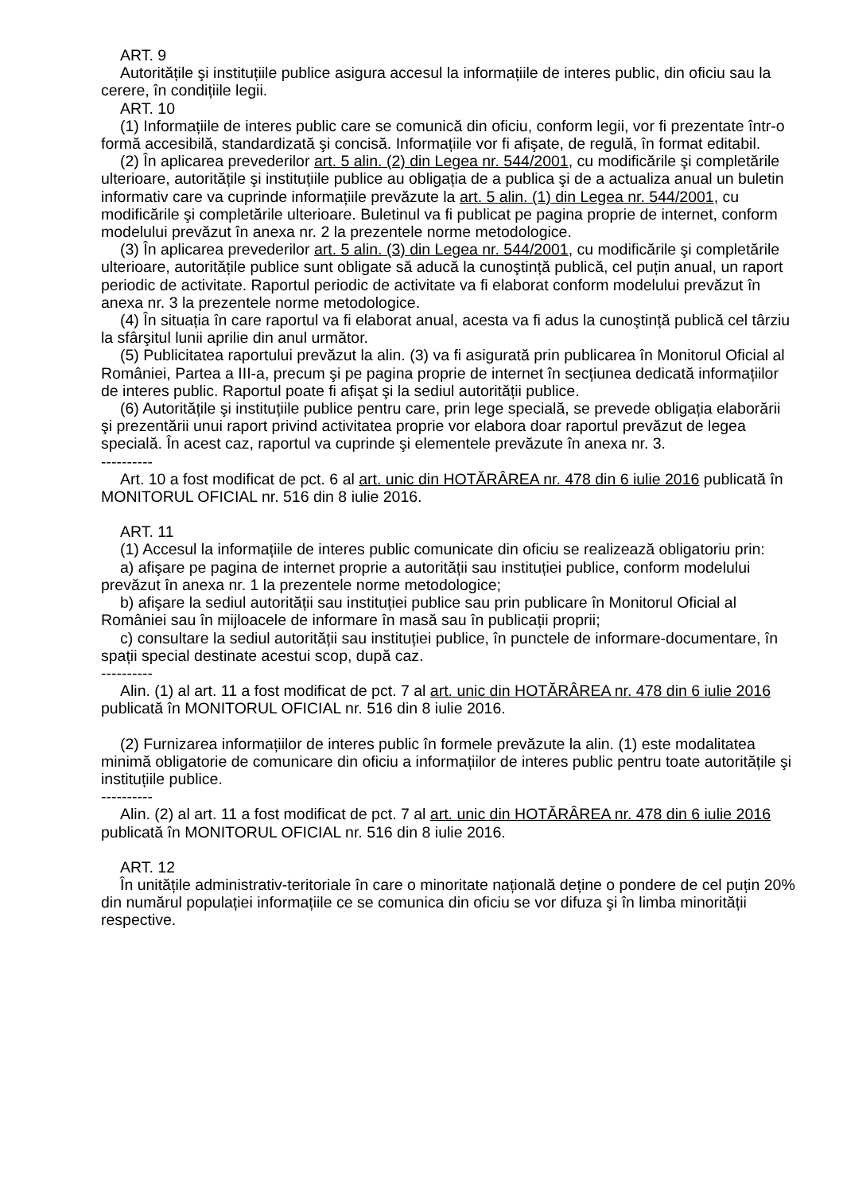ART. 9
Autoritățile şi instituțiile publice asigura accesul la informațiile de interes public, din oficiu sau la cerere, în condițiile legii.
ART. 10
(1) Informațiile de interes public care se comunică din oficiu, conform legii, vor fi prezentate într-o formă accesibilă, standardizată şi concisă. Informațiile vor fi afişate, de regulă, în format editabil.
(2) În aplicarea prevederilor art. 5 alin. (2) din Legea nr. 544/2001, cu modificările şi completările ulterioare, autoritățile şi instituțiile publice au obligația de a publica şi de a actualiza anual un buletin informativ care va cuprinde informațiile prevăzute la art. 5 alin. (1) din Legea nr. 544/2001, cu modificările şi completările ulterioare. Buletinul va fi publicat pe pagina proprie de internet, conform modelului prevăzut în anexa nr. 2 la prezentele norme metodologice.
(3) În aplicarea prevederilor art. 5 alin. (3) din Legea nr. 544/2001, cu modificările şi completările ulterioare, autoritățile publice sunt obligate să aducă la cunoştință publică, cel puțin anual, un raport periodic de activitate. Raportul periodic de activitate va fi elaborat conform modelului prevăzut în anexa nr. 3 la prezentele norme metodologice.
(4) În situația în care raportul va fi elaborat anual, acesta va fi adus la cunoştință publică cel târziu la sfârşitul lunii aprilie din anul următor.
(5) Publicitatea raportului prevăzut la alin. (3) va fi asigurată prin publicarea în Monitorul Oficial al României, Partea a III-a, precum şi pe pagina proprie de internet în secțiunea dedicată informațiilor de interes public. Raportul poate fi afişat şi la sediul autorității publice.
(6) Autoritățile şi instituțiile publice pentru care, prin lege specială, se prevede obligația elaborării şi prezentării unui raport privind activitatea proprie vor elabora doar raportul prevăzut de legea specială. În acest caz, raportul va cuprinde şi elementele prevăzute în anexa nr. 3.
----------
Art. 10 a fost modificat de pct. 6 al art. unic din HOTĂRÂREA nr. 478 din 6 iulie 2016 publicată în MONITORUL OFICIAL nr. 516 din 8 iulie 2016.
ART. 11
(1) Accesul la informațiile de interes public comunicate din oficiu se realizează obligatoriu prin:
a) afişare pe pagina de internet proprie a autorității sau instituției publice, conform modelului prevăzut în anexa nr. 1 la prezentele norme metodologice;
b) afişare la sediul autorității sau instituției publice sau prin publicare în Monitorul Oficial al României sau în mijloacele de informare în masă sau în publicații proprii;
c) consultare la sediul autorității sau instituției publice, în punctele de informare-documentare, în spații special destinate acestui scop, după caz.
----------
Alin. (1) al art. 11 a fost modificat de pct. 7 al art. unic din HOTĂRÂREA nr. 478 din 6 iulie 2016 publicată în MONITORUL OFICIAL nr. 516 din 8 iulie 2016.
(2) Furnizarea informațiilor de interes public în formele prevăzute la alin. (1) este modalitatea minimă obligatorie de comunicare din oficiu a informațiilor de interes public pentru toate autoritățile şi instituțiile publice.
----------
Alin. (2) al art. 11 a fost modificat de pct. 7 al art. unic din HOTĂRÂREA nr. 478 din 6 iulie 2016 publicată în MONITORUL OFICIAL nr. 516 din 8 iulie 2016.
ART. 12
În unitățile administrativ-teritoriale în care o minoritate națională deține o pondere de cel puțin 20% din numărul populației informațiile ce se comunica din oficiu se vor difuza şi în limba minorității respective.